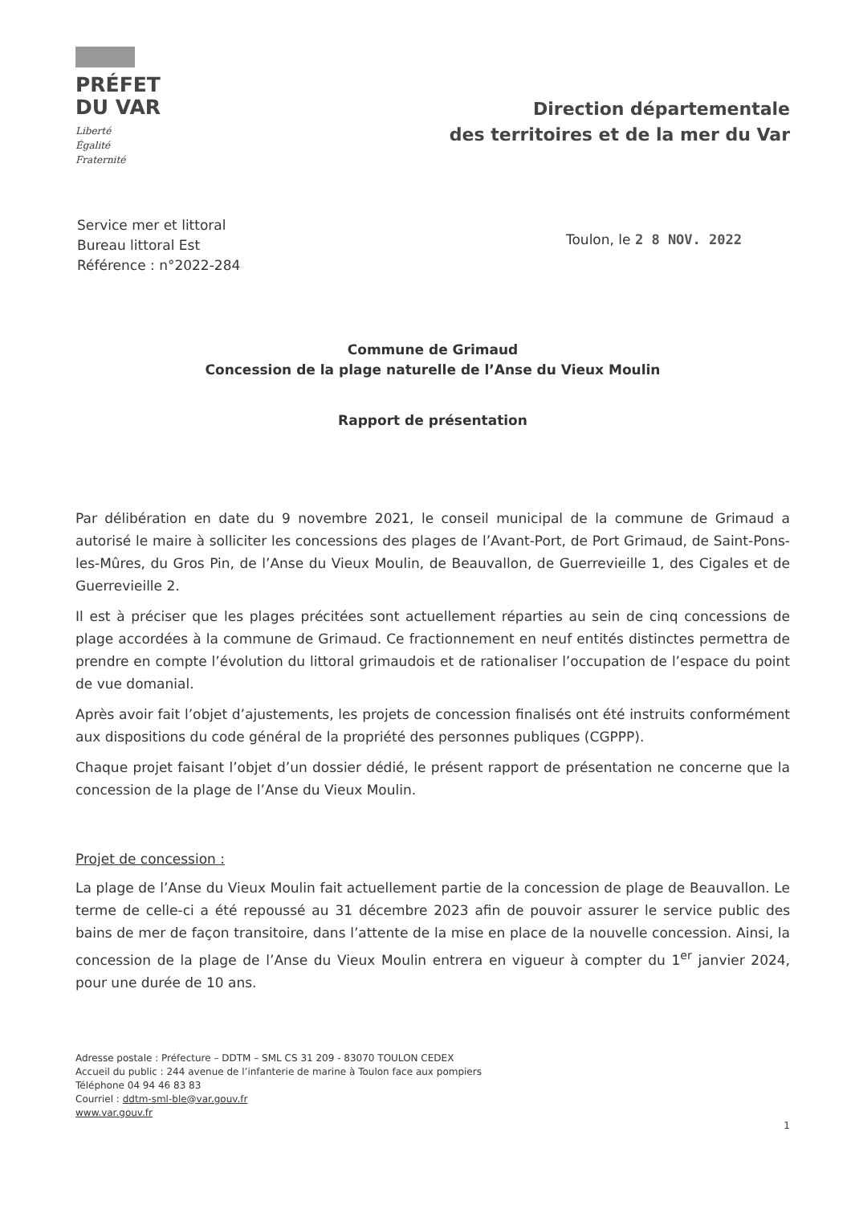PRÉFET
DU VAR
Liberté
Égalité
Fraternité
Direction départementale
des territoires et de la mer du Var
Service mer et littoral
Bureau littoral Est
Référence : n°2022-284
Toulon, le 2 8 NOV. 2022
Commune de Grimaud
Concession de la plage naturelle de l’Anse du Vieux Moulin
Rapport de présentation
Par délibération en date du 9 novembre 2021, le conseil municipal de la commune de Grimaud a autorisé le maire à solliciter les concessions des plages de l’Avant-Port, de Port Grimaud, de Saint-Pons-les-Mûres, du Gros Pin, de l’Anse du Vieux Moulin, de Beauvallon, de Guerrevieille 1, des Cigales et de Guerrevieille 2.
Il est à préciser que les plages précitées sont actuellement réparties au sein de cinq concessions de plage accordées à la commune de Grimaud. Ce fractionnement en neuf entités distinctes permettra de prendre en compte l’évolution du littoral grimaudois et de rationaliser l’occupation de l’espace du point de vue domanial.
Après avoir fait l’objet d’ajustements, les projets de concession finalisés ont été instruits conformément aux dispositions du code général de la propriété des personnes publiques (CGPPP).
Chaque projet faisant l’objet d’un dossier dédié, le présent rapport de présentation ne concerne que la concession de la plage de l’Anse du Vieux Moulin.
Projet de concession :
La plage de l’Anse du Vieux Moulin fait actuellement partie de la concession de plage de Beauvallon. Le terme de celle-ci a été repoussé au 31 décembre 2023 afin de pouvoir assurer le service public des bains de mer de façon transitoire, dans l’attente de la mise en place de la nouvelle concession. Ainsi, la concession de la plage de l’Anse du Vieux Moulin entrera en vigueur à compter du 1<sup>er</sup> janvier 2024, pour une durée de 10 ans.
Adresse postale : Préfecture – DDTM – SML CS 31 209 - 83070 TOULON CEDEX
Accueil du public : 244 avenue de l’infanterie de marine à Toulon face aux pompiers
Téléphone 04 94 46 83 83
Courriel : ddtm-sml-ble@var.gouv.fr
www.var.gouv.fr
1